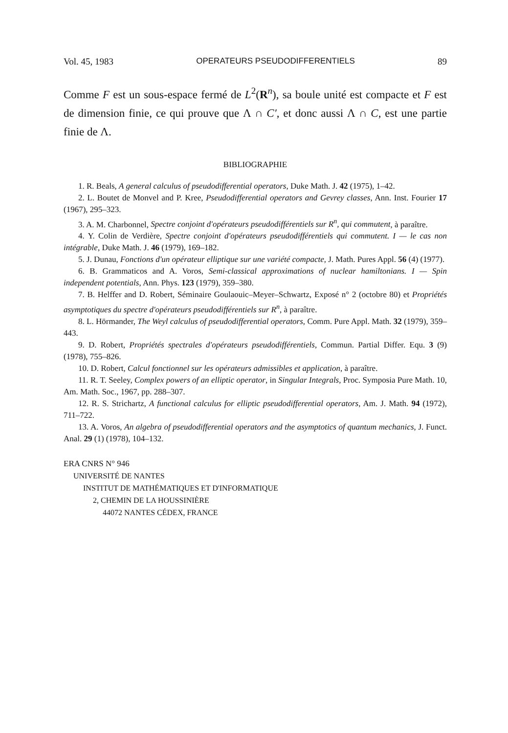Vol. 45, 1983 OPERATEURS PSEUDODIFFERENTIELS 89
Comme F est un sous-espace fermé de L<sup>2</sup>(R<sup>n</sup>), sa boule unité est compacte et F est de dimension finie, ce qui prouve que Λ ∩ C′, et donc aussi Λ ∩ C, est une partie finie de Λ.
BIBLIOGRAPHIE
1. R. Beals, A general calculus of pseudodifferential operators, Duke Math. J. 42 (1975), 1–42.
2. L. Boutet de Monvel and P. Kree, Pseudodifferential operators and Gevrey classes, Ann. Inst. Fourier 17 (1967), 295–323.
3. A. M. Charbonnel, Spectre conjoint d'opérateurs pseudodifférentiels sur R<sup>n</sup>, qui commutent, à paraître.
4. Y. Colin de Verdière, Spectre conjoint d'opérateurs pseudodifférentiels qui commutent. I — le cas non intégrable, Duke Math. J. 46 (1979), 169–182.
5. J. Dunau, Fonctions d'un opérateur elliptique sur une variété compacte, J. Math. Pures Appl. 56 (4) (1977).
6. B. Grammaticos and A. Voros, Semi-classical approximations of nuclear hamiltonians. I — Spin independent potentials, Ann. Phys. 123 (1979), 359–380.
7. B. Helffer and D. Robert, Séminaire Goulaouic–Meyer–Schwartz, Exposé n° 2 (octobre 80) et Propriétés asymptotiques du spectre d'opérateurs pseudodifférentiels sur R<sup>n</sup>, à paraître.
8. L. Hörmander, The Weyl calculus of pseudodifferential operators, Comm. Pure Appl. Math. 32 (1979), 359–443.
9. D. Robert, Propriétés spectrales d'opérateurs pseudodifférentiels, Commun. Partial Differ. Equ. 3 (9) (1978), 755–826.
10. D. Robert, Calcul fonctionnel sur les opérateurs admissibles et application, à paraître.
11. R. T. Seeley, Complex powers of an elliptic operator, in Singular Integrals, Proc. Symposia Pure Math. 10, Am. Math. Soc., 1967, pp. 288–307.
12. R. S. Strichartz, A functional calculus for elliptic pseudodifferential operators, Am. J. Math. 94 (1972), 711–722.
13. A. Voros, An algebra of pseudodifferential operators and the asymptotics of quantum mechanics, J. Funct. Anal. 29 (1) (1978), 104–132.
ERA CNRS N° 946
UNIVERSITÉ DE NANTES
INSTITUT DE MATHÉMATIQUES ET D'INFORMATIQUE
2, CHEMIN DE LA HOUSSINIÈRE
44072 NANTES CÉDEX, FRANCE